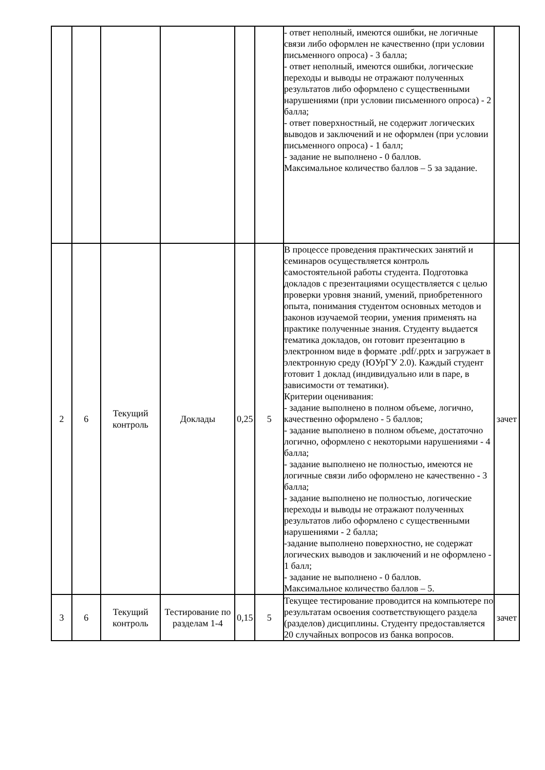| | | | | | | - ответ неполный, имеются ошибки, не логичные связи либо оформлен не качественно (при условии письменного опроса) - 3 балла; - ответ неполный, имеются ошибки, логические переходы и выводы не отражают полученных результатов либо оформлено с существенными нарушениями (при условии письменного опроса) - 2 балла; - ответ поверхностный, не содержит логических выводов и заключений и не оформлен (при условии письменного опроса) - 1 балл; - задание не выполнено - 0 баллов. Максимальное количество баллов – 5 за задание. | |
| 2 | 6 | Текущий контроль | Доклады | 0,25 | 5 | В процессе проведения практических занятий и семинаров осуществляется контроль самостоятельной работы студента. Подготовка докладов с презентациями осуществляется с целью проверки уровня знаний, умений, приобретенного опыта, понимания студентом основных методов и законов изучаемой теории, умения применять на практике полученные знания. Студенту выдается тематика докладов, он готовит презентацию в электронном виде в формате .pdf/.pptx и загружает в электронную среду (ЮУрГУ 2.0). Каждый студент готовит 1 доклад (индивидуально или в паре, в зависимости от тематики). Критерии оценивания: - задание выполнено в полном объеме, логично, качественно оформлено - 5 баллов; - задание выполнено в полном объеме, достаточно логично, оформлено с некоторыми нарушениями - 4 балла; - задание выполнено не полностью, имеются не логичные связи либо оформлено не качественно - 3 балла; - задание выполнено не полностью, логические переходы и выводы не отражают полученных результатов либо оформлено с существенными нарушениями - 2 балла; -задание выполнено поверхностно, не содержат логических выводов и заключений и не оформлено - 1 балл; - задание не выполнено - 0 баллов. Максимальное количество баллов – 5. | зачет |
| 3 | 6 | Текущий контроль | Тестирование по разделам 1-4 | 0,15 | 5 | Текущее тестирование проводится на компьютере по результатам освоения соответствующего раздела (разделов) дисциплины. Студенту предоставляется 20 случайных вопросов из банка вопросов. | зачет |